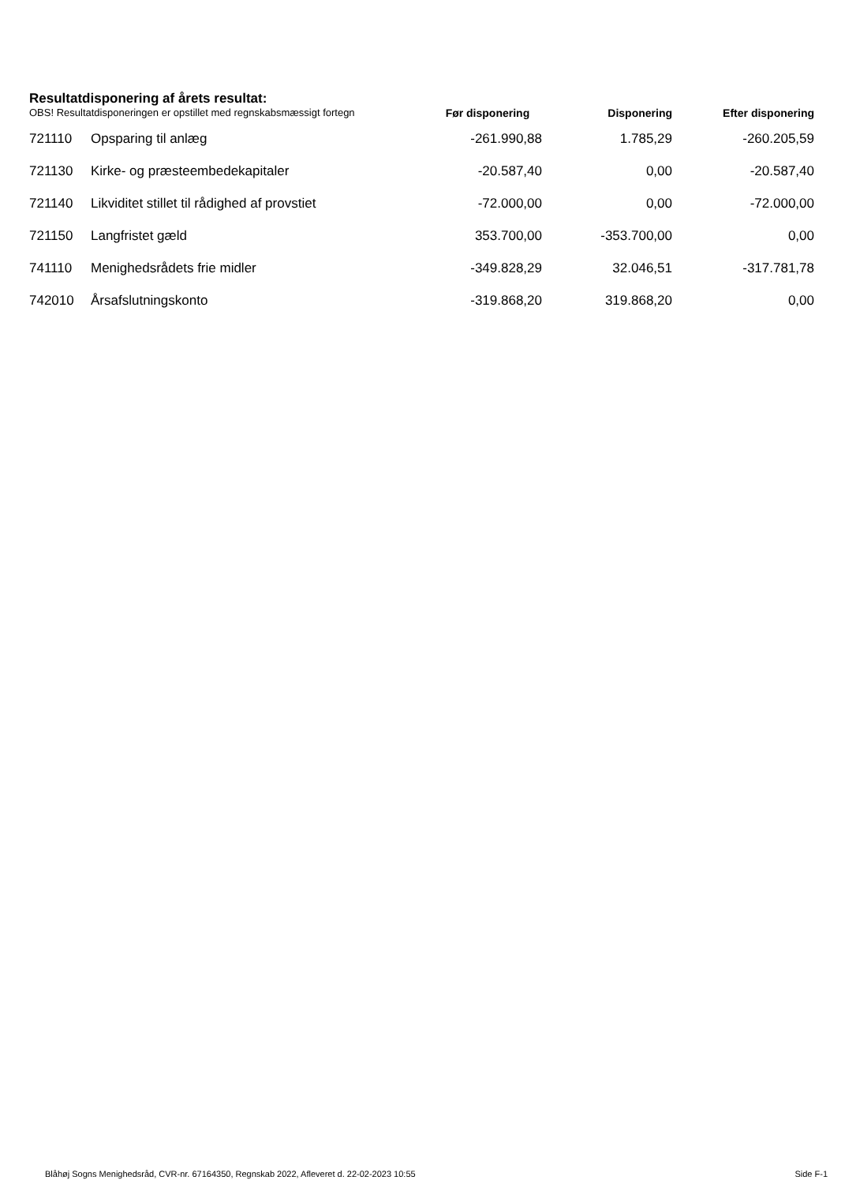Resultatdisponering af årets resultat:
| OBS! Resultatdisponeringen er opstillet med regnskabsmæssigt fortegn | | Før disponering | Disponering | Efter disponering |
| --- | --- | --- | --- | --- |
| 721110 | Opsparing til anlæg | -261.990,88 | 1.785,29 | -260.205,59 |
| 721130 | Kirke- og præsteembedekapitaler | -20.587,40 | 0,00 | -20.587,40 |
| 721140 | Likviditet stillet til rådighed af provstiet | -72.000,00 | 0,00 | -72.000,00 |
| 721150 | Langfristet gæld | 353.700,00 | -353.700,00 | 0,00 |
| 741110 | Menighedsrådets frie midler | -349.828,29 | 32.046,51 | -317.781,78 |
| 742010 | Årsafslutningskonto | -319.868,20 | 319.868,20 | 0,00 |
Blåhøj Sogns Menighedsråd, CVR-nr. 67164350, Regnskab 2022, Afleveret d. 22-02-2023 10:55 Side F-1